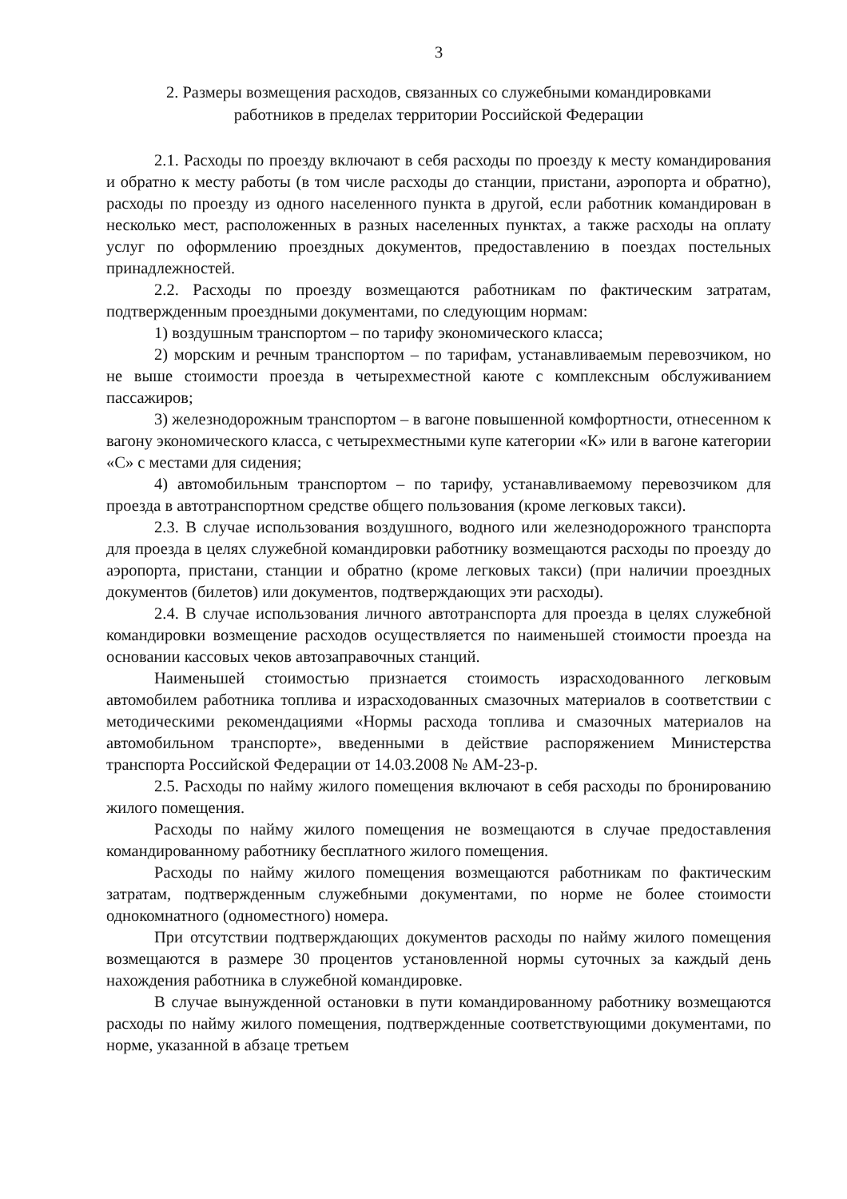3
2. Размеры возмещения расходов, связанных со служебными командировками
работников в пределах территории Российской Федерации
2.1. Расходы по проезду включают в себя расходы по проезду к месту командирования и обратно к месту работы (в том числе расходы до станции, пристани, аэропорта и обратно), расходы по проезду из одного населенного пункта в другой, если работник командирован в несколько мест, расположенных в разных населенных пунктах, а также расходы на оплату услуг по оформлению проездных документов, предоставлению в поездах постельных принадлежностей.
2.2. Расходы по проезду возмещаются работникам по фактическим затратам, подтвержденным проездными документами, по следующим нормам:
1) воздушным транспортом – по тарифу экономического класса;
2) морским и речным транспортом – по тарифам, устанавливаемым перевозчиком, но не выше стоимости проезда в четырехместной каюте с комплексным обслуживанием пассажиров;
3) железнодорожным транспортом – в вагоне повышенной комфортности, отнесенном к вагону экономического класса, с четырехместными купе категории «К» или в вагоне категории «С» с местами для сидения;
4) автомобильным транспортом – по тарифу, устанавливаемому перевозчиком для проезда в автотранспортном средстве общего пользования (кроме легковых такси).
2.3. В случае использования воздушного, водного или железнодорожного транспорта для проезда в целях служебной командировки работнику возмещаются расходы по проезду до аэропорта, пристани, станции и обратно (кроме легковых такси) (при наличии проездных документов (билетов) или документов, подтверждающих эти расходы).
2.4. В случае использования личного автотранспорта для проезда в целях служебной командировки возмещение расходов осуществляется по наименьшей стоимости проезда на основании кассовых чеков автозаправочных станций.
Наименьшей стоимостью признается стоимость израсходованного легковым автомобилем работника топлива и израсходованных смазочных материалов в соответствии с методическими рекомендациями «Нормы расхода топлива и смазочных материалов на автомобильном транспорте», введенными в действие распоряжением Министерства транспорта Российской Федерации от 14.03.2008 № АМ-23-р.
2.5. Расходы по найму жилого помещения включают в себя расходы по бронированию жилого помещения.
Расходы по найму жилого помещения не возмещаются в случае предоставления командированному работнику бесплатного жилого помещения.
Расходы по найму жилого помещения возмещаются работникам по фактическим затратам, подтвержденным служебными документами, по норме не более стоимости однокомнатного (одноместного) номера.
При отсутствии подтверждающих документов расходы по найму жилого помещения возмещаются в размере 30 процентов установленной нормы суточных за каждый день нахождения работника в служебной командировке.
В случае вынужденной остановки в пути командированному работнику возмещаются расходы по найму жилого помещения, подтвержденные соответствующими документами, по норме, указанной в абзаце третьем